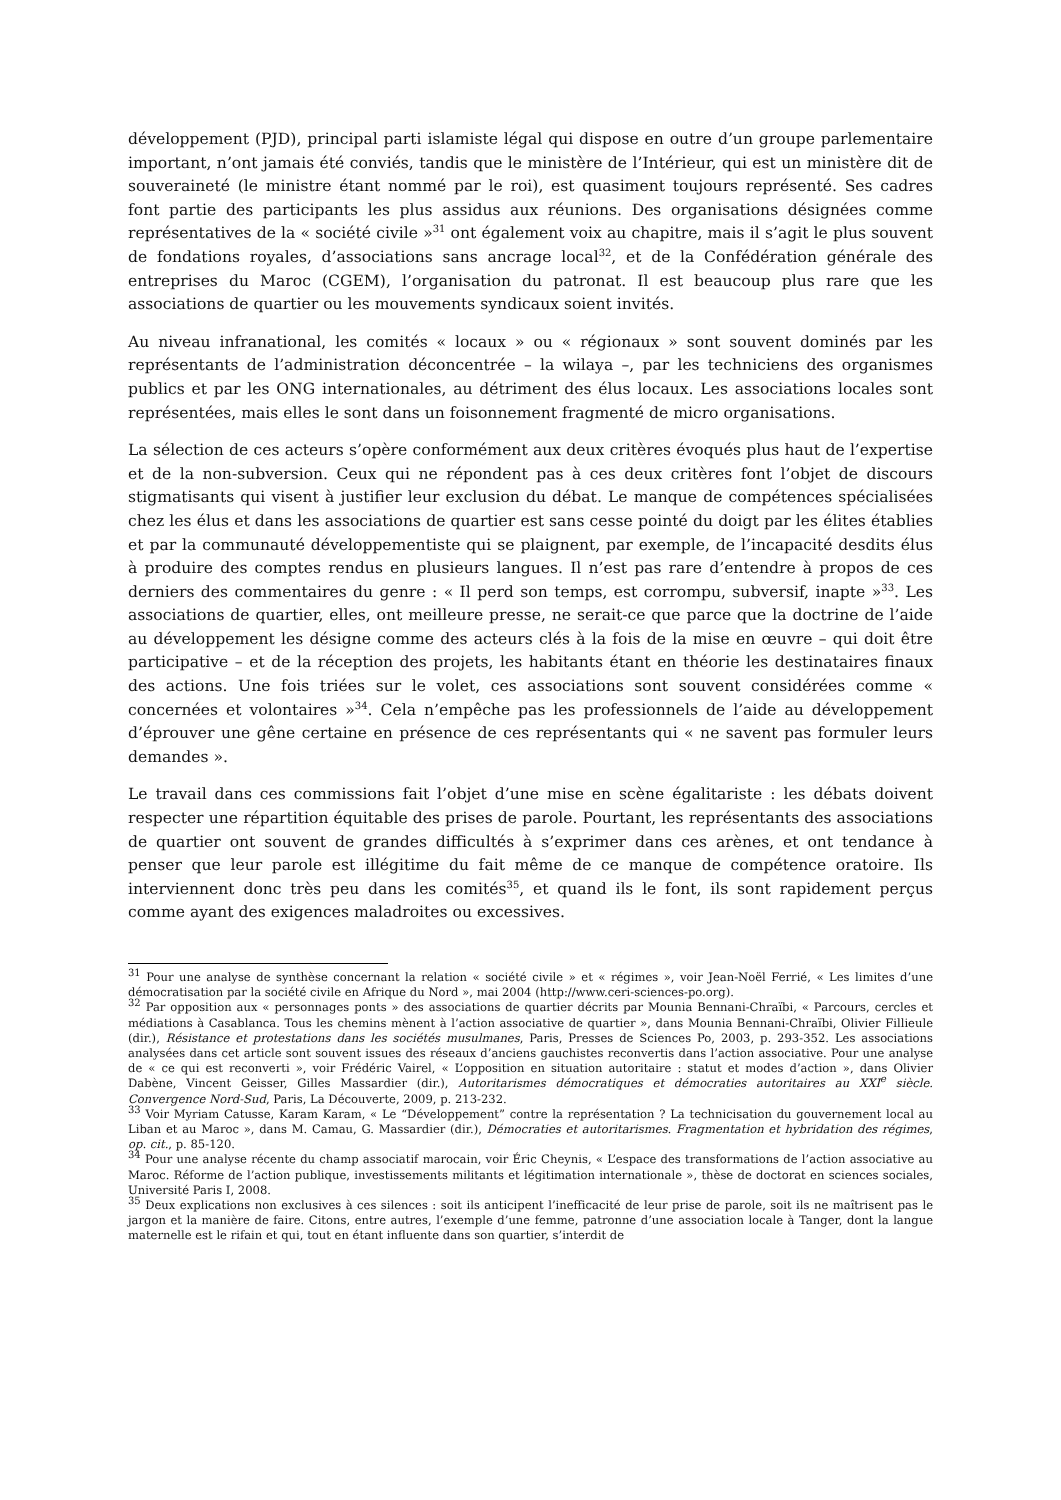développement (PJD), principal parti islamiste légal qui dispose en outre d’un groupe parlementaire important, n’ont jamais été conviés, tandis que le ministère de l’Intérieur, qui est un ministère dit de souveraineté (le ministre étant nommé par le roi), est quasiment toujours représenté. Ses cadres font partie des participants les plus assidus aux réunions. Des organisations désignées comme représentatives de la « société civile »<sup>31</sup> ont également voix au chapitre, mais il s’agit le plus souvent de fondations royales, d’associations sans ancrage local<sup>32</sup>, et de la Confédération générale des entreprises du Maroc (CGEM), l’organisation du patronat. Il est beaucoup plus rare que les associations de quartier ou les mouvements syndicaux soient invités.
Au niveau infranational, les comités « locaux » ou « régionaux » sont souvent dominés par les représentants de l’administration déconcentrée – la wilaya –, par les techniciens des organismes publics et par les ONG internationales, au détriment des élus locaux. Les associations locales sont représentées, mais elles le sont dans un foisonnement fragmenté de micro organisations.
La sélection de ces acteurs s’opère conformément aux deux critères évoqués plus haut de l’expertise et de la non-subversion. Ceux qui ne répondent pas à ces deux critères font l’objet de discours stigmatisants qui visent à justifier leur exclusion du débat. Le manque de compétences spécialisées chez les élus et dans les associations de quartier est sans cesse pointé du doigt par les élites établies et par la communauté développementiste qui se plaignent, par exemple, de l’incapacité desdits élus à produire des comptes rendus en plusieurs langues. Il n’est pas rare d’entendre à propos de ces derniers des commentaires du genre : « Il perd son temps, est corrompu, subversif, inapte »<sup>33</sup>. Les associations de quartier, elles, ont meilleure presse, ne serait-ce que parce que la doctrine de l’aide au développement les désigne comme des acteurs clés à la fois de la mise en œuvre – qui doit être participative – et de la réception des projets, les habitants étant en théorie les destinataires finaux des actions. Une fois triées sur le volet, ces associations sont souvent considérées comme « concernées et volontaires »<sup>34</sup>. Cela n’empêche pas les professionnels de l’aide au développement d’éprouver une gêne certaine en présence de ces représentants qui « ne savent pas formuler leurs demandes ».
Le travail dans ces commissions fait l’objet d’une mise en scène égalitariste : les débats doivent respecter une répartition équitable des prises de parole. Pourtant, les représentants des associations de quartier ont souvent de grandes difficultés à s’exprimer dans ces arènes, et ont tendance à penser que leur parole est illégitime du fait même de ce manque de compétence oratoire. Ils interviennent donc très peu dans les comités<sup>35</sup>, et quand ils le font, ils sont rapidement perçus comme ayant des exigences maladroites ou excessives.
<sup>31</sup> Pour une analyse de synthèse concernant la relation « société civile » et « régimes », voir Jean-Noël Ferrié, « Les limites d’une démocratisation par la société civile en Afrique du Nord », mai 2004 (http://www.ceri-sciences-po.org).
<sup>32</sup> Par opposition aux « personnages ponts » des associations de quartier décrits par Mounia Bennani-Chraïbi, « Parcours, cercles et médiations à Casablanca. Tous les chemins mènent à l’action associative de quartier », dans Mounia Bennani-Chraïbi, Olivier Fillieule (dir.), Résistance et protestations dans les sociétés musulmanes, Paris, Presses de Sciences Po, 2003, p. 293-352. Les associations analysées dans cet article sont souvent issues des réseaux d’anciens gauchistes reconvertis dans l’action associative. Pour une analyse de « ce qui est reconverti », voir Frédéric Vairel, « L’opposition en situation autoritaire : statut et modes d’action », dans Olivier Dabène, Vincent Geisser, Gilles Massardier (dir.), Autoritarismes démocratiques et démocraties autoritaires au XXI<sup>e</sup> siècle. Convergence Nord-Sud, Paris, La Découverte, 2009, p. 213-232.
<sup>33</sup> Voir Myriam Catusse, Karam Karam, « Le “Développement” contre la représentation ? La technicisation du gouvernement local au Liban et au Maroc », dans M. Camau, G. Massardier (dir.), Démocraties et autoritarismes. Fragmentation et hybridation des régimes, op. cit., p. 85-120.
<sup>34</sup> Pour une analyse récente du champ associatif marocain, voir Éric Cheynis, « L’espace des transformations de l’action associative au Maroc. Réforme de l’action publique, investissements militants et légitimation internationale », thèse de doctorat en sciences sociales, Université Paris I, 2008.
<sup>35</sup> Deux explications non exclusives à ces silences : soit ils anticipent l’inefficacité de leur prise de parole, soit ils ne maîtrisent pas le jargon et la manière de faire. Citons, entre autres, l’exemple d’une femme, patronne d’une association locale à Tanger, dont la langue maternelle est le rifain et qui, tout en étant influente dans son quartier, s’interdit de